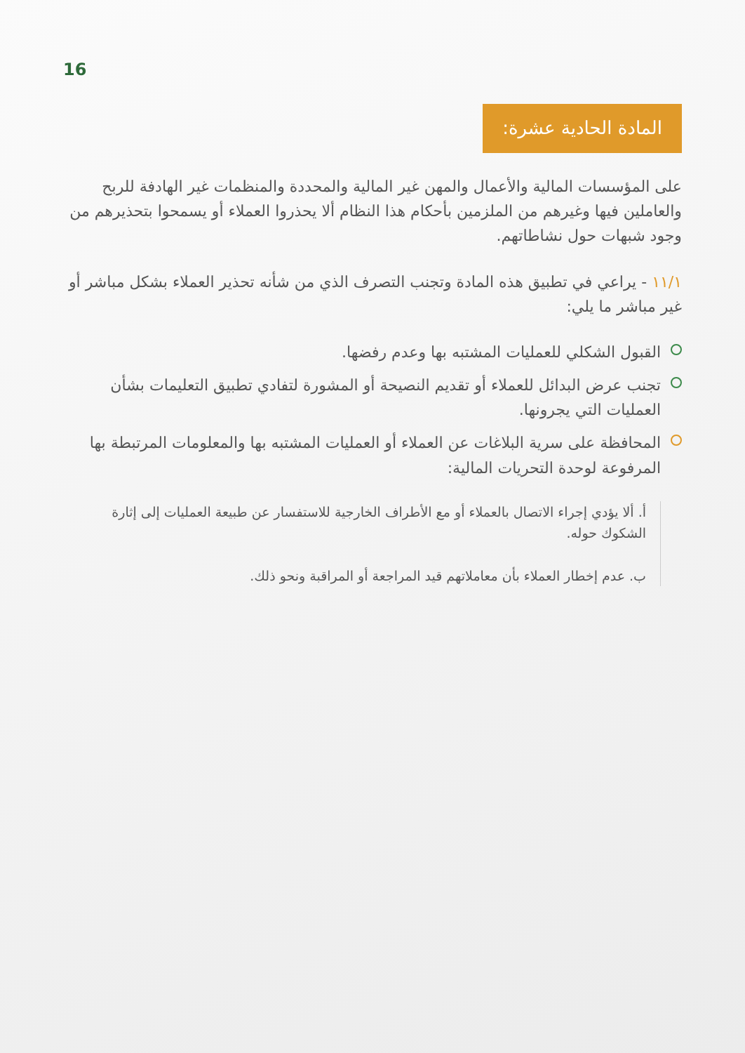16
المادة الحادية عشرة:
على المؤسسات المالية والأعمال والمهن غير المالية والمحددة والمنظمات غير الهادفة للربح والعاملين فيها وغيرهم من الملزمين بأحكام هذا النظام ألا يحذروا العملاء أو يسمحوا بتحذيرهم من وجود شبهات حول نشاطاتهم.
١١/١ - يراعي في تطبيق هذه المادة وتجنب التصرف الذي من شأنه تحذير العملاء بشكل مباشر أو غير مباشر ما يلي:
القبول الشكلي للعمليات المشتبه بها وعدم رفضها.
تجنب عرض البدائل للعملاء أو تقديم النصيحة أو المشورة لتفادي تطبيق التعليمات بشأن العمليات التي يجرونها.
المحافظة على سرية البلاغات عن العملاء أو العمليات المشتبه بها والمعلومات المرتبطة بها المرفوعة لوحدة التحريات المالية:
أ. ألا يؤدي إجراء الاتصال بالعملاء أو مع الأطراف الخارجية للاستفسار عن طبيعة العمليات إلى إثارة الشكوك حوله.
ب. عدم إخطار العملاء بأن معاملاتهم قيد المراجعة أو المراقبة ونحو ذلك.